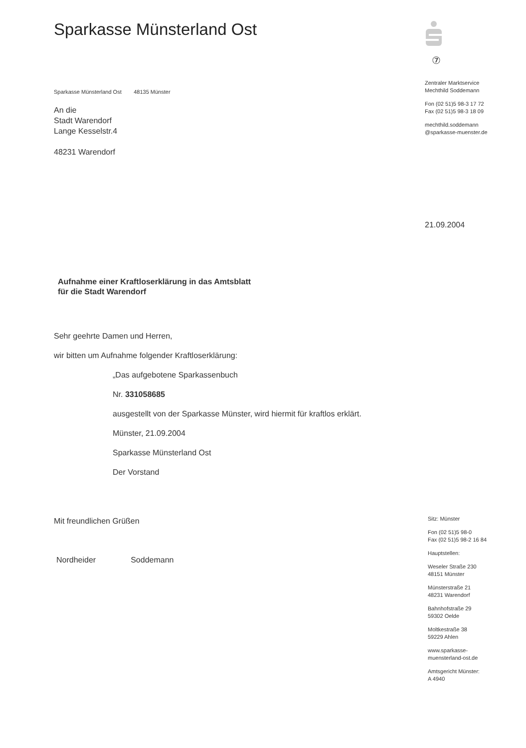Sparkasse Münsterland Ost
Sparkasse Münsterland Ost 48135 Münster
An die
Stadt Warendorf
Lange Kesselstr.4
48231 Warendorf
Aufnahme einer Kraftloserklärung in das Amtsblatt
für die Stadt Warendorf
Sehr geehrte Damen und Herren,
wir bitten um Aufnahme folgender Kraftloserklärung:
„Das aufgebotene Sparkassenbuch
Nr. 331058685
ausgestellt von der Sparkasse Münster, wird hiermit für kraftlos erklärt.
Münster, 21.09.2004
Sparkasse Münsterland Ost
Der Vorstand
Mit freundlichen Grüßen
Nordheider Soddemann
⑦
Zentraler Marktservice
Mechthild Soddemann
Fon (02 51)5 98-3 17 72
Fax (02 51)5 98-3 18 09
mechthild.soddemann
@sparkasse-muenster.de
21.09.2004
Sitz: Münster
Fon (02 51)5 98-0
Fax (02 51)5 98-2 16 84
Hauptstellen:
Weseler Straße 230
48151 Münster
Münsterstraße 21
48231 Warendorf
Bahnhofstraße 29
59302 Oelde
Moltkestraße 38
59229 Ahlen
www.sparkasse-
muensterland-ost.de
Amtsgericht Münster:
A 4940